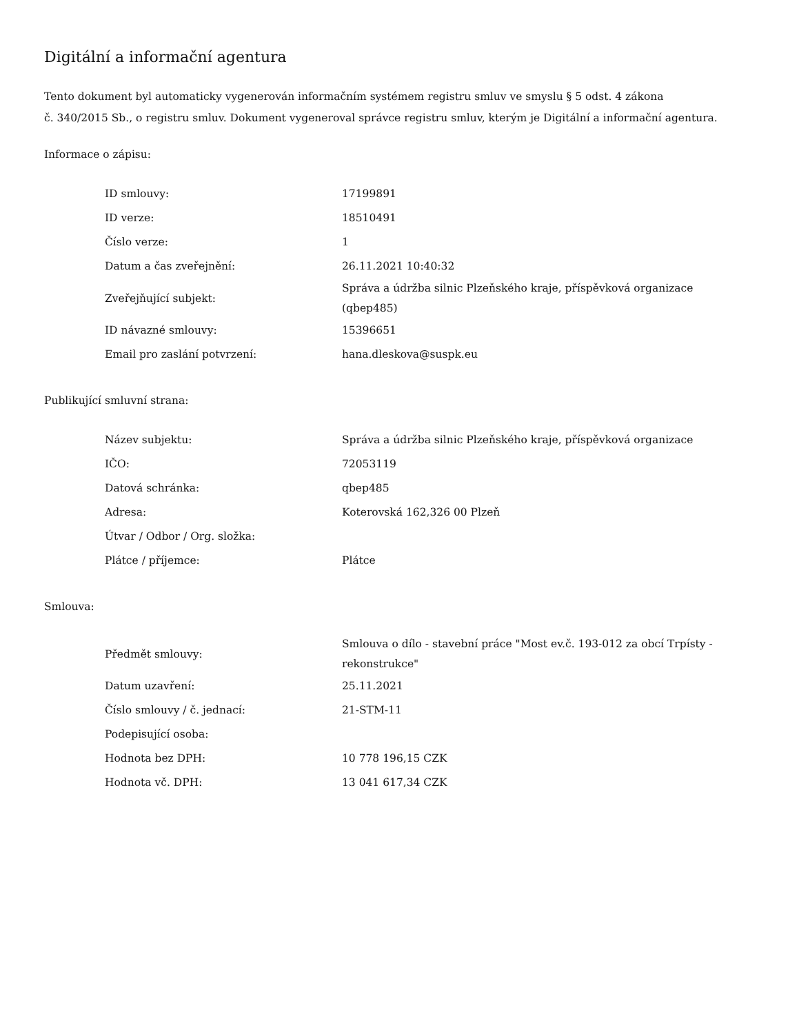Digitální a informační agentura
Tento dokument byl automaticky vygenerován informačním systémem registru smluv ve smyslu § 5 odst. 4 zákona
č. 340/2015 Sb., o registru smluv. Dokument vygeneroval správce registru smluv, kterým je Digitální a informační agentura.
Informace o zápisu:
| ID smlouvy: | 17199891 |
| ID verze: | 18510491 |
| Číslo verze: | 1 |
| Datum a čas zveřejnění: | 26.11.2021 10:40:32 |
| Zveřejňující subjekt: | Správa a údržba silnic Plzeňského kraje, příspěvková organizace (qbep485) |
| ID návazné smlouvy: | 15396651 |
| Email pro zaslání potvrzení: | hana.dleskova@suspk.eu |
Publikující smluvní strana:
| Název subjektu: | Správa a údržba silnic Plzeňského kraje, příspěvková organizace |
| IČO: | 72053119 |
| Datová schránka: | qbep485 |
| Adresa: | Koterovská 162,326 00 Plzeň |
| Útvar / Odbor / Org. složka: | |
| Plátce / příjemce: | Plátce |
Smlouva:
| Předmět smlouvy: | Smlouva o dílo - stavební práce "Most ev.č. 193-012 za obcí Trpísty - rekonstrukce" |
| Datum uzavření: | 25.11.2021 |
| Číslo smlouvy / č. jednací: | 21-STM-11 |
| Podepisující osoba: | |
| Hodnota bez DPH: | 10 778 196,15 CZK |
| Hodnota vč. DPH: | 13 041 617,34 CZK |